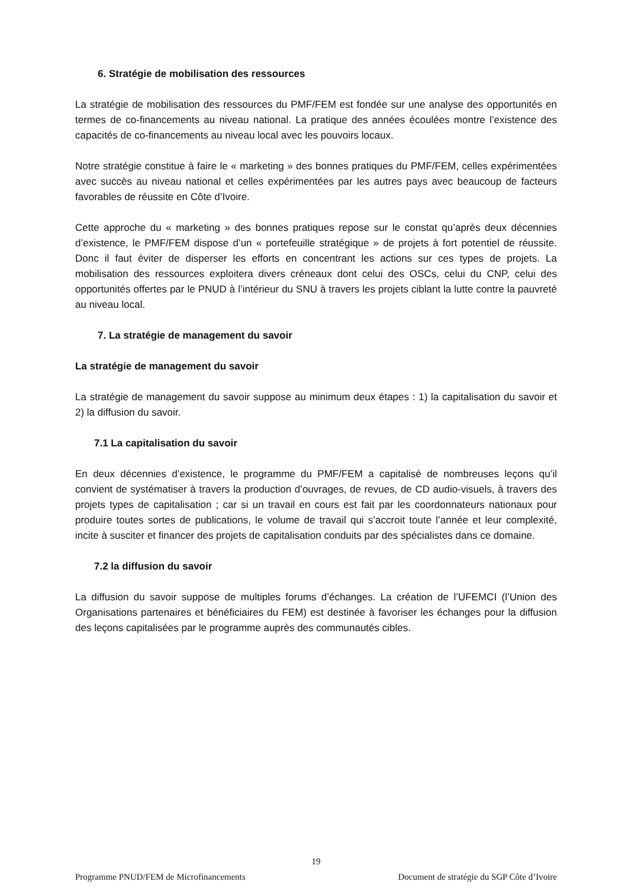6. Stratégie de mobilisation des ressources
La stratégie de mobilisation des ressources du PMF/FEM est fondée sur une analyse des opportunités en termes de co-financements au niveau national. La pratique des années écoulées montre l’existence des capacités de co-financements au niveau local avec les pouvoirs locaux.
Notre stratégie constitue à faire le « marketing » des bonnes pratiques du PMF/FEM, celles expérimentées avec succès au niveau national et celles expérimentées par les autres pays avec beaucoup de facteurs favorables de réussite en Côte d’Ivoire.
Cette approche du « marketing » des bonnes pratiques repose sur le constat qu’après deux décennies d’existence, le PMF/FEM dispose d’un « portefeuille stratégique » de projets à fort potentiel de réussite. Donc il faut éviter de disperser les efforts en concentrant les actions sur ces types de projets. La mobilisation des ressources exploitera divers créneaux dont celui des OSCs, celui du CNP, celui des opportunités offertes par le PNUD à l’intérieur du SNU à travers les projets ciblant la lutte contre la pauvreté au niveau local.
7. La stratégie de management du savoir
La stratégie de management du savoir
La stratégie de management du savoir suppose au minimum deux étapes : 1) la capitalisation du savoir et 2) la diffusion du savoir.
7.1 La capitalisation du savoir
En deux décennies d’existence, le programme du PMF/FEM a capitalisé de nombreuses leçons qu’il convient de systématiser à travers la production d’ouvrages, de revues, de CD audio-visuels, à travers des projets types de capitalisation ; car si un travail en cours est fait par les coordonnateurs nationaux pour produire toutes sortes de publications, le volume de travail qui s’accroit toute l’année et leur complexité, incite à susciter et financer des projets de capitalisation conduits par des spécialistes dans ce domaine.
7.2 la diffusion du savoir
La diffusion du savoir suppose de multiples forums d’échanges. La création de l’UFEMCI (l’Union des Organisations partenaires et bénéficiaires du FEM) est destinée à favoriser les échanges pour la diffusion des leçons capitalisées par le programme auprès des communautés cibles.
19
Programme PNUD/FEM de Microfinancements Document de stratégie du SGP Côte d’Ivoire